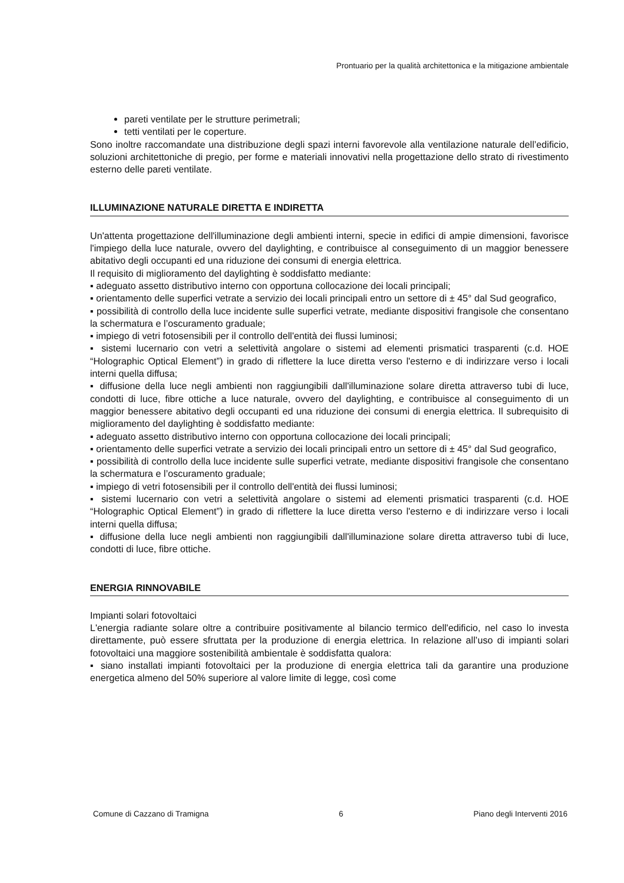Prontuario per la qualità architettonica e la mitigazione ambientale
pareti ventilate per le strutture perimetrali;
tetti ventilati per le coperture.
Sono inoltre raccomandate una distribuzione degli spazi interni favorevole alla ventilazione naturale dell’edificio, soluzioni architettoniche di pregio, per forme e materiali innovativi nella progettazione dello strato di rivestimento esterno delle pareti ventilate.
ILLUMINAZIONE NATURALE DIRETTA E INDIRETTA
Un'attenta progettazione dell'illuminazione degli ambienti interni, specie in edifici di ampie dimensioni, favorisce l'impiego della luce naturale, ovvero del daylighting, e contribuisce al conseguimento di un maggior benessere abitativo degli occupanti ed una riduzione dei consumi di energia elettrica.
Il requisito di miglioramento del daylighting è soddisfatto mediante:
▪ adeguato assetto distributivo interno con opportuna collocazione dei locali principali;
▪ orientamento delle superfici vetrate a servizio dei locali principali entro un settore di ± 45° dal Sud geografico,
▪ possibilità di controllo della luce incidente sulle superfici vetrate, mediante dispositivi frangisole che consentano la schermatura e l’oscuramento graduale;
▪ impiego di vetri fotosensibili per il controllo dell'entità dei flussi luminosi;
▪ sistemi lucernario con vetri a selettività angolare o sistemi ad elementi prismatici trasparenti (c.d. HOE “Holographic Optical Element”) in grado di riflettere la luce diretta verso l'esterno e di indirizzare verso i locali interni quella diffusa;
▪ diffusione della luce negli ambienti non raggiungibili dall'illuminazione solare diretta attraverso tubi di luce, condotti di luce, fibre ottiche a luce naturale, ovvero del daylighting, e contribuisce al conseguimento di un maggior benessere abitativo degli occupanti ed una riduzione dei consumi di energia elettrica. Il subrequisito di miglioramento del daylighting è soddisfatto mediante:
▪ adeguato assetto distributivo interno con opportuna collocazione dei locali principali;
▪ orientamento delle superfici vetrate a servizio dei locali principali entro un settore di ± 45° dal Sud geografico,
▪ possibilità di controllo della luce incidente sulle superfici vetrate, mediante dispositivi frangisole che consentano la schermatura e l’oscuramento graduale;
▪ impiego di vetri fotosensibili per il controllo dell'entità dei flussi luminosi;
▪ sistemi lucernario con vetri a selettività angolare o sistemi ad elementi prismatici trasparenti (c.d. HOE “Holographic Optical Element”) in grado di riflettere la luce diretta verso l'esterno e di indirizzare verso i locali interni quella diffusa;
▪ diffusione della luce negli ambienti non raggiungibili dall'illuminazione solare diretta attraverso tubi di luce, condotti di luce, fibre ottiche.
ENERGIA RINNOVABILE
Impianti solari fotovoltaici
L'energia radiante solare oltre a contribuire positivamente al bilancio termico dell'edificio, nel caso lo investa direttamente, può essere sfruttata per la produzione di energia elettrica. In relazione all’uso di impianti solari fotovoltaici una maggiore sostenibilità ambientale è soddisfatta qualora:
▪ siano installati impianti fotovoltaici per la produzione di energia elettrica tali da garantire una produzione energetica almeno del 50% superiore al valore limite di legge, così come
Comune di Cazzano di Tramigna 6 Piano degli Interventi 2016